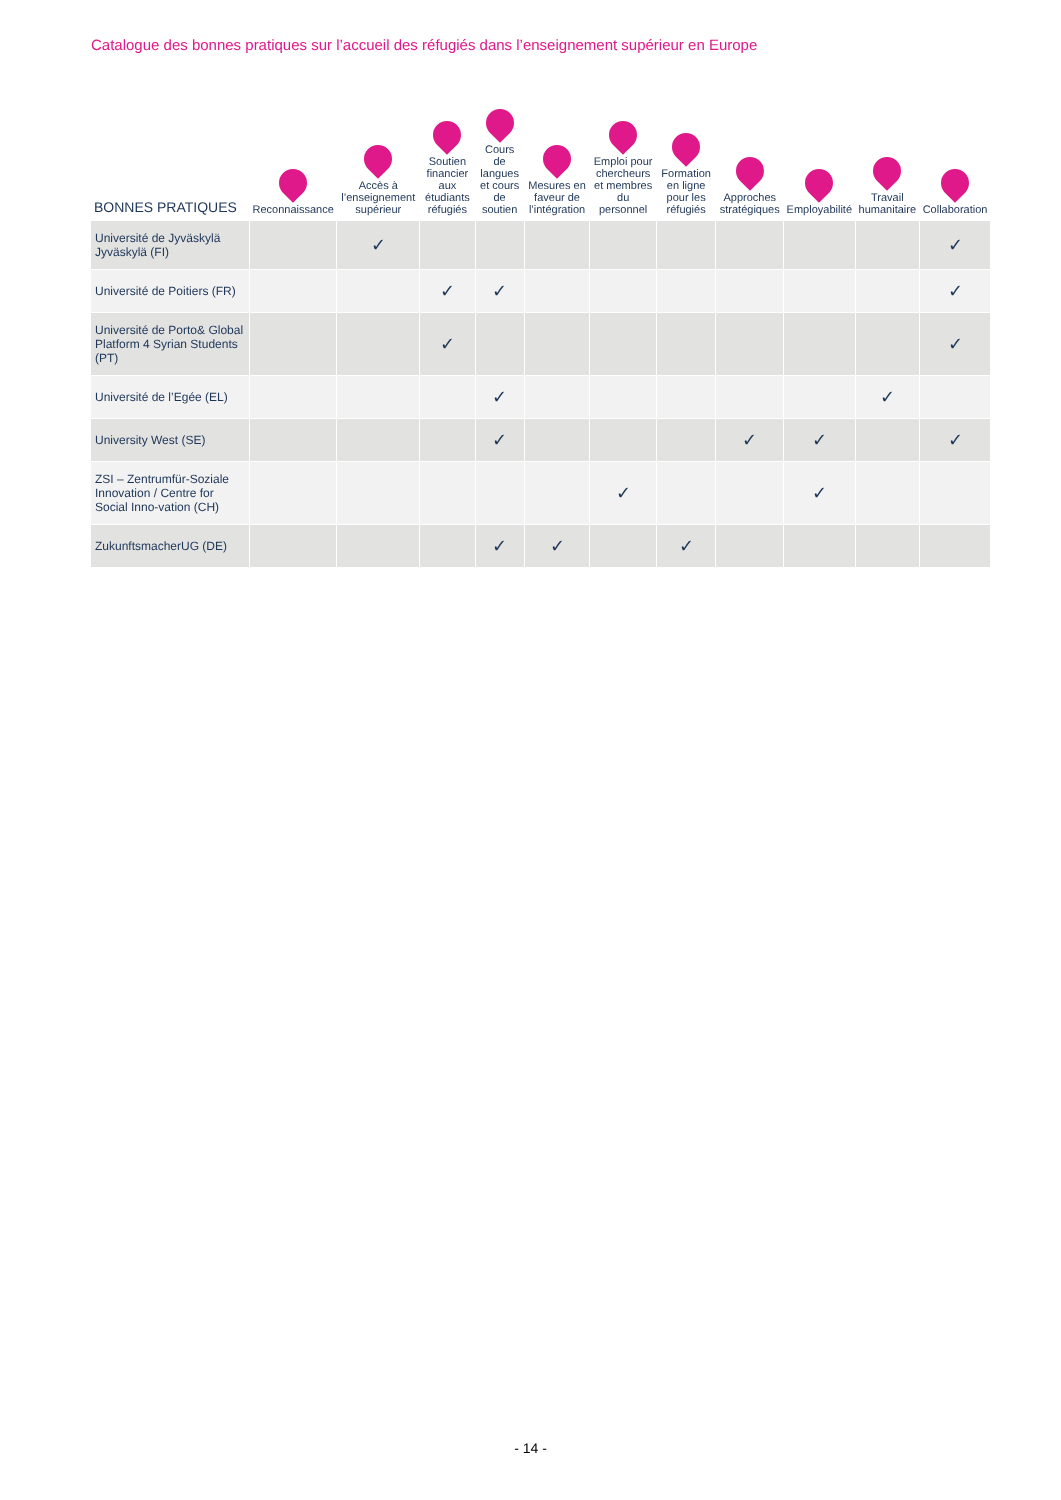Catalogue des bonnes pratiques sur l’accueil des réfugiés dans l’enseignement supérieur en Europe
| BONNES PRATIQUES | Reconnaissance | Accès à l’enseignement supérieur | Soutien financier aux étudiants réfugiés | Cours de langues et cours de soutien | Mesures en faveur de l’intégration | Emploi pour chercheurs et membres du personnel | Formation en ligne pour les réfugiés | Approches stratégiques | Employabilité | Travail humanitaire | Collaboration |
| --- | --- | --- | --- | --- | --- | --- | --- | --- | --- | --- | --- |
| Université de Jyväskylä Jyväskylä (FI) | | ✓ | | | | | | | | | ✓ |
| Université de Poitiers (FR) | | | ✓ | ✓ | | | | | | | ✓ |
| Université de Porto& Global Platform 4 Syrian Students (PT) | | | ✓ | | | | | | | | ✓ |
| Université de l’Egée (EL) | | | | ✓ | | | | | | ✓ | |
| University West (SE) | | | | ✓ | | | | ✓ | ✓ | | ✓ |
| ZSI – Zentrumfür-Soziale Innovation / Centre for Social Inno-vation (CH) | | | | | | ✓ | | | ✓ | | |
| ZukunftsmacherUG (DE) | | | | ✓ | ✓ | | ✓ | | | | |
- 14 -